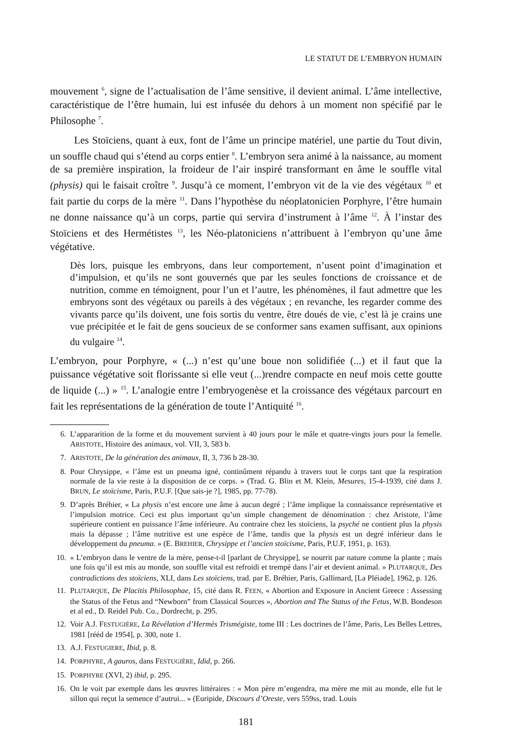LE STATUT DE L’EMBRYON HUMAIN
mouvement <sup>6</sup>, signe de l’actualisation de l’âme sensitive, il devient animal. L’âme intellective, caractéristique de l’être humain, lui est infusée du dehors à un moment non spécifié par le Philosophe <sup>7</sup>.
Les Stoïciens, quant à eux, font de l’âme un principe matériel, une partie du Tout divin, un souffle chaud qui s’étend au corps entier <sup>8</sup>. L’embryon sera animé à la naissance, au moment de sa première inspiration, la froideur de l’air inspiré transformant en âme le souffle vital (physis) qui le faisait croître <sup>9</sup>. Jusqu’à ce moment, l’embryon vit de la vie des végétaux <sup>10</sup> et fait partie du corps de la mère <sup>11</sup>. Dans l’hypothèse du néoplatonicien Porphyre, l’être humain ne donne naissance qu’à un corps, partie qui servira d’instrument à l’âme <sup>12</sup>. À l’instar des Stoïciens et des Hermétistes <sup>13</sup>, les Néo-platoniciens n’attribuent à l’embryon qu’une âme végétative.
Dès lors, puisque les embryons, dans leur comportement, n’usent point d’imagination et d’impulsion, et qu’ils ne sont gouvernés que par les seules fonctions de croissance et de nutrition, comme en témoignent, pour l’un et l’autre, les phénomènes, il faut admettre que les embryons sont des végétaux ou pareils à des végétaux ; en revanche, les regarder comme des vivants parce qu’ils doivent, une fois sortis du ventre, être doués de vie, c’est là je crains une vue précipitée et le fait de gens soucieux de se conformer sans examen suffisant, aux opinions du vulgaire <sup>14</sup>.
L’embryon, pour Porphyre, « (...) n’est qu’une boue non solidifiée (...) et il faut que la puissance végétative soit florissante si elle veut (...)rendre compacte en neuf mois cette goutte de liquide (...) » <sup>15</sup>. L’analogie entre l’embryogenèse et la croissance des végétaux parcourt en fait les représentations de la génération de toute l’Antiquité <sup>16</sup>.
6. L’appararition de la forme et du mouvement survient à 40 jours pour le mâle et quatre-vingts jours pour la femelle. ARISTOTE, Histoire des animaux, vol. VII, 3, 583 b.
7. ARISTOTE, De la génération des animaux, II, 3, 736 b 28-30.
8. Pour Chrysippe, « l’âme est un pneuma igné, continûment répandu à travers tout le corps tant que la respiration normale de la vie reste à la disposition de ce corps. » (Trad. G. Blin et M. Klein, Mesures, 15-4-1939, cité dans J. BRUN, Le stoïcisme, Paris, P.U.F. [Que sais-je ?], 1985, pp. 77-78).
9. D’après Bréhier, « La physis n’est encore une âme à aucun degré ; l’âme implique la connaissance représentative et l’impulsion motrice. Ceci est plus important qu’un simple changement de dénomination : chez Aristote, l’âme supérieure contient en puissance l’âme inférieure. Au contraire chez les stoïciens, la psyché ne contient plus la physis mais la dépasse ; l’âme nutritive est une espèce de l’âme, tandis que la physis est un degré inférieur dans le développement du pneuma. » (E. BREHIER, Chrysippe et l’ancien stoïcisme, Paris, P.U.F, 1951, p. 163).
10. « L’embryon dans le ventre de la mère, pense-t-il [parlant de Chrysippe], se nourrit par nature comme la plante ; mais une fois qu’il est mis au monde, son souffle vital est refroidi et trempé dans l’air et devient animal. » PLUTARQUE, Des contradictions des stoïciens, XLI, dans Les stoïciens, trad. par E. Bréhier, Paris, Gallimard, [La Pléiade], 1962, p. 126.
11. PLUTARQUE, De Placitis Philosophae, 15, cité dans R. FEEN, « Abortion and Exposure in Ancient Greece : Assessing the Status of the Fetus and “Newborn” from Classical Sources », Abortion and The Status of the Fetus, W.B. Bondeson et al ed., D. Reidel Pub. Co., Dordrecht, p. 295.
12. Voir A.J. FESTUGIÈRE, La Révélation d’Hermès Trismégiste, tome III : Les doctrines de l’âme, Paris, Les Belles Lettres, 1981 [rééd de 1954], p. 300, note 1.
13. A.J. FESTUGIERE, Ibid, p. 8.
14. PORPHYRE, A gauros, dans FESTUGIÈRE, Idid, p. 266.
15. PORPHYRE (XVI, 2) ibid, p. 295.
16. On le voit par exemple dans les œuvres littéraires : « Mon père m’engendra, ma mère me mit au monde, elle fut le sillon qui reçut la semence d’autrui... » (Euripide, Discours d’Oreste, vers 559ss, trad. Louis
181